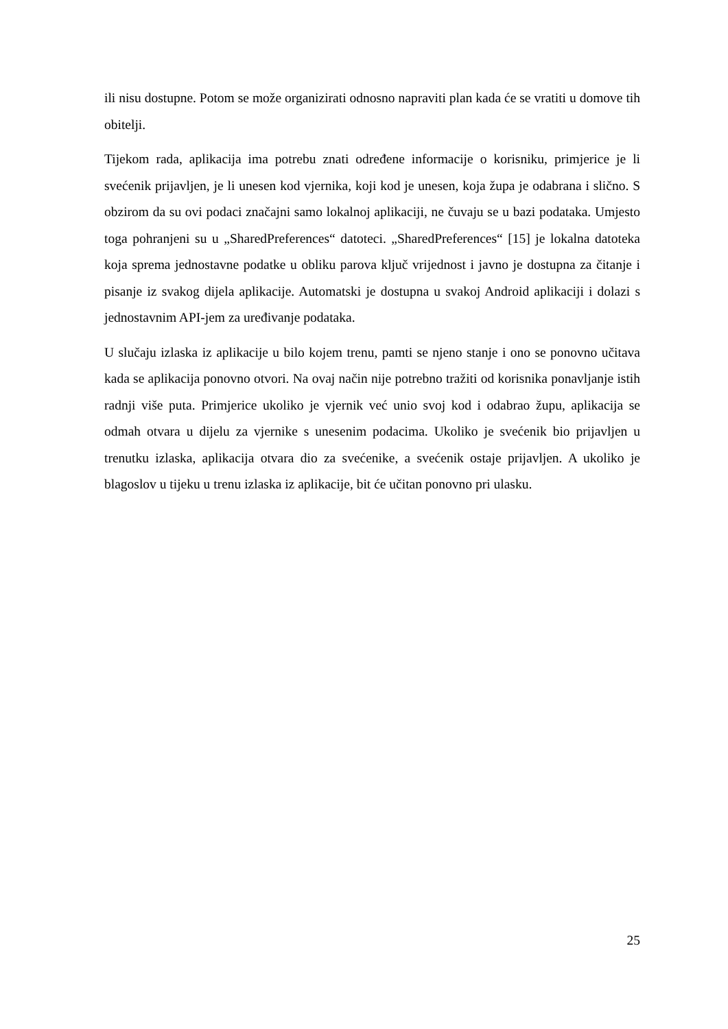ili nisu dostupne. Potom se može organizirati odnosno napraviti plan kada će se vratiti u domove tih obitelji.
Tijekom rada, aplikacija ima potrebu znati određene informacije o korisniku, primjerice je li svećenik prijavljen, je li unesen kod vjernika, koji kod je unesen, koja župa je odabrana i slično. S obzirom da su ovi podaci značajni samo lokalnoj aplikaciji, ne čuvaju se u bazi podataka. Umjesto toga pohranjeni su u „SharedPreferences“ datoteci. „SharedPreferences“ [15] je lokalna datoteka koja sprema jednostavne podatke u obliku parova ključ vrijednost i javno je dostupna za čitanje i pisanje iz svakog dijela aplikacije. Automatski je dostupna u svakoj Android aplikaciji i dolazi s jednostavnim API-jem za uređivanje podataka.
U slučaju izlaska iz aplikacije u bilo kojem trenu, pamti se njeno stanje i ono se ponovno učitava kada se aplikacija ponovno otvori. Na ovaj način nije potrebno tražiti od korisnika ponavljanje istih radnji više puta. Primjerice ukoliko je vjernik već unio svoj kod i odabrao župu, aplikacija se odmah otvara u dijelu za vjernike s unesenim podacima. Ukoliko je svećenik bio prijavljen u trenutku izlaska, aplikacija otvara dio za svećenike, a svećenik ostaje prijavljen. A ukoliko je blagoslov u tijeku u trenu izlaska iz aplikacije, bit će učitan ponovno pri ulasku.
25